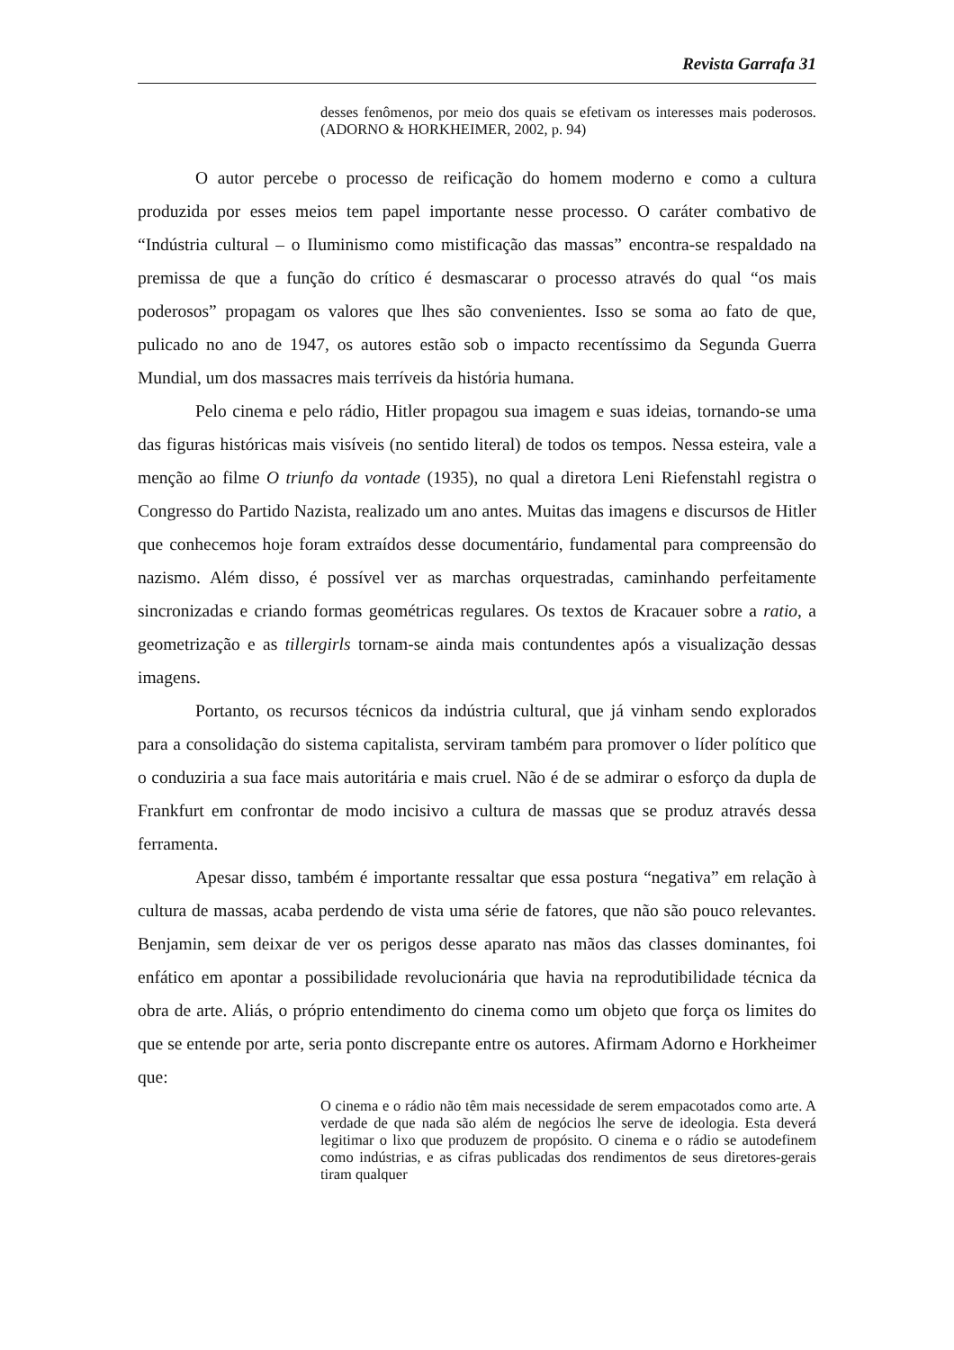Revista Garrafa 31
desses fenômenos, por meio dos quais se efetivam os interesses mais poderosos. (ADORNO & HORKHEIMER, 2002, p. 94)
O autor percebe o processo de reificação do homem moderno e como a cultura produzida por esses meios tem papel importante nesse processo. O caráter combativo de “Indústria cultural – o Iluminismo como mistificação das massas” encontra-se respaldado na premissa de que a função do crítico é desmascarar o processo através do qual “os mais poderosos” propagam os valores que lhes são convenientes. Isso se soma ao fato de que, pulicado no ano de 1947, os autores estão sob o impacto recentíssimo da Segunda Guerra Mundial, um dos massacres mais terríveis da história humana.
Pelo cinema e pelo rádio, Hitler propagou sua imagem e suas ideias, tornando-se uma das figuras históricas mais visíveis (no sentido literal) de todos os tempos. Nessa esteira, vale a menção ao filme O triunfo da vontade (1935), no qual a diretora Leni Riefenstahl registra o Congresso do Partido Nazista, realizado um ano antes. Muitas das imagens e discursos de Hitler que conhecemos hoje foram extraídos desse documentário, fundamental para compreensão do nazismo. Além disso, é possível ver as marchas orquestradas, caminhando perfeitamente sincronizadas e criando formas geométricas regulares. Os textos de Kracauer sobre a ratio, a geometrização e as tillergirls tornam-se ainda mais contundentes após a visualização dessas imagens.
Portanto, os recursos técnicos da indústria cultural, que já vinham sendo explorados para a consolidação do sistema capitalista, serviram também para promover o líder político que o conduziria a sua face mais autoritária e mais cruel. Não é de se admirar o esforço da dupla de Frankfurt em confrontar de modo incisivo a cultura de massas que se produz através dessa ferramenta.
Apesar disso, também é importante ressaltar que essa postura “negativa” em relação à cultura de massas, acaba perdendo de vista uma série de fatores, que não são pouco relevantes. Benjamin, sem deixar de ver os perigos desse aparato nas mãos das classes dominantes, foi enfático em apontar a possibilidade revolucionária que havia na reprodutibilidade técnica da obra de arte. Aliás, o próprio entendimento do cinema como um objeto que força os limites do que se entende por arte, seria ponto discrepante entre os autores. Afirmam Adorno e Horkheimer que:
O cinema e o rádio não têm mais necessidade de serem empacotados como arte. A verdade de que nada são além de negócios lhe serve de ideologia. Esta deverá legitimar o lixo que produzem de propósito. O cinema e o rádio se autodefinem como indústrias, e as cifras publicadas dos rendimentos de seus diretores-gerais tiram qualquer